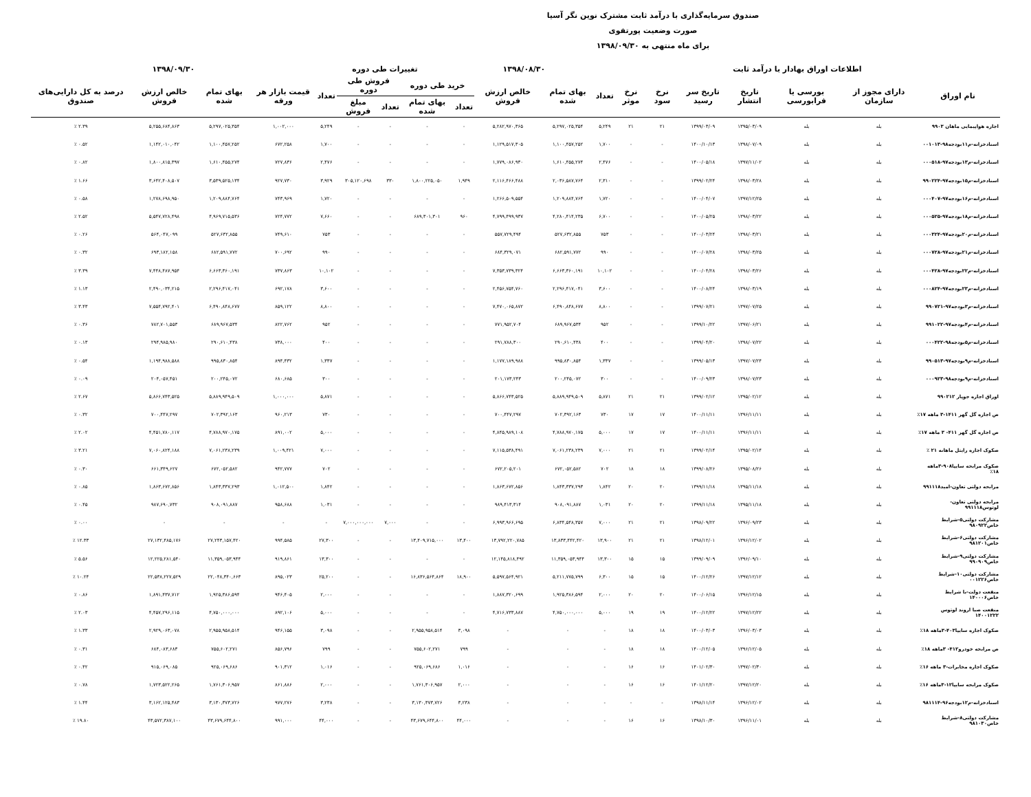صندوق سرمایه‌گذاری با درآمد ثابت مشترک نوین نگر آسیا
صورت وضعیت پورتفوی
برای ماه منتهی به ۱۳۹۸/۰۹/۳۰
| اطلاعات اوراق بهادار با درآمد ثابت | | | | | | | | ۱۳۹۸/۰۸/۳۰ | | | تغییرات طی دوره | | | | ۱۳۹۸/۰۹/۳۰ | | | |
| --- | --- | --- | --- | --- | --- | --- | --- | --- | --- | --- | --- | --- | --- | --- | --- | --- | --- | --- |
| نام اوراق | دارای مجوز از سازمان | بورسی یا فرابورسی | تاریخ انتشار | تاریخ سر رسید | نرخ سود | نرخ موثر | تعداد | بهای تمام شده | خالص ارزش فروش | خرید طی دوره | | فروش طی دوره | | تعداد | قیمت بازار هر ورقه | بهای تمام شده | خالص ارزش فروش | درصد به کل دارایی‌های صندوق |
| | | | | | | | | | | تعداد | بهای تمام شده | تعداد | مبلغ فروش | | | | | |
| اجاره هواپیمایی ماهان ۹۹۰۳ | بله | بله | ۱۳۹۵/۰۳/۰۹ | ۱۳۹۹/۰۳/۰۹ | ۲۱ | ۲۱ | ۵,۲۴۹ | ۵,۲۹۷,۰۲۵,۳۵۴ | ۵,۲۸۲,۹۷۰,۳۶۵ | - | - | - | - | ۵,۲۴۹ | ۱,۰۰۲,۰۰۰ | ۵,۲۹۷,۰۲۵,۳۵۴ | ۵,۲۵۵,۶۸۴,۸۶۳ | ۲.۳۹ ٪ |
| اسنادخزانه-م۱۱بودجه۹۸-۰۰۱۰۱۳ | بله | بله | ۱۳۹۸/۰۷/۰۹ | ۱۴۰۰/۱۰/۱۳ | - | - | ۱,۷۰۰ | ۱,۱۰۰,۴۵۷,۲۵۲ | ۱,۱۲۹,۵۱۷,۳۰۵ | - | - | - | - | ۱,۷۰۰ | ۶۷۲,۲۵۸ | ۱,۱۰۰,۴۵۷,۲۵۲ | ۱,۱۴۲,۰۱۰,۰۴۲ | ۰.۵۲ ٪ |
| اسنادخزانه-م۱۳بودجه۹۷-۰۰۰۵۱۸ | بله | بله | ۱۳۹۷/۱۱/۰۲ | ۱۴۰۰/۰۵/۱۸ | - | - | ۲,۴۷۶ | ۱,۶۱۰,۴۵۵,۲۷۴ | ۱,۷۷۹,۰۸۶,۹۳۰ | - | - | - | - | ۲,۴۷۶ | ۷۲۷,۸۳۶ | ۱,۶۱۰,۴۵۵,۲۷۴ | ۱,۸۰۰,۸۱۵,۳۹۷ | ۰.۸۲ ٪ |
| اسنادخزانه-م۱۵بودجه۹۷-۹۹۰۲۲۴ | بله | بله | ۱۳۹۸/۰۳/۲۸ | ۱۳۹۹/۰۲/۲۴ | - | - | ۲,۳۱۰ | ۲,۰۳۶,۵۸۷,۷۶۴ | ۲,۱۱۶,۴۶۶,۴۸۸ | ۱,۹۴۹ | ۱,۸۰۰,۲۲۵,۰۵۰ | ۳۳۰ | ۳۰۵,۱۲۰,۶۹۸ | ۳,۹۲۹ | ۹۲۷,۷۳۰ | ۳,۵۳۹,۵۲۵,۱۳۴ | ۳,۶۴۲,۴۰۸,۵۰۷ | ۱.۶۶ ٪ |
| اسنادخزانه-م۱۶بودجه۹۷-۰۰۰۴۰۷ | بله | بله | ۱۳۹۷/۱۲/۲۵ | ۱۴۰۰/۰۴/۰۷ | - | - | ۱,۷۲۰ | ۱,۲۰۹,۸۸۴,۷۶۴ | ۱,۲۶۶,۵۰۹,۵۵۴ | - | - | - | - | ۱,۷۲۰ | ۷۴۳,۹۶۹ | ۱,۲۰۹,۸۸۴,۷۶۴ | ۱,۲۷۸,۶۹۸,۹۵۰ | ۰.۵۸ ٪ |
| اسنادخزانه-م۱۸بودجه۹۷-۰۰۰۵۲۵ | بله | بله | ۱۳۹۸/۰۳/۲۲ | ۱۴۰۰/۰۵/۲۵ | - | - | ۶,۷۰۰ | ۴,۲۸۰,۴۱۴,۲۳۵ | ۴,۷۹۹,۴۹۹,۹۳۷ | ۹۶۰ | ۶۸۹,۳۰۱,۳۰۱ | - | - | ۷,۶۶۰ | ۷۲۴,۷۷۲ | ۴,۹۶۹,۷۱۵,۵۳۶ | ۵,۵۴۷,۷۲۸,۴۹۸ | ۲.۵۲ ٪ |
| اسنادخزانه-م۲۰بودجه۹۷-۰۰۰۳۲۴ | بله | بله | ۱۳۹۸/۰۳/۲۱ | ۱۴۰۰/۰۳/۲۴ | - | - | ۷۵۳ | ۵۲۷,۶۳۲,۸۵۵ | ۵۵۷,۷۲۹,۴۹۴ | - | - | - | - | ۷۵۳ | ۷۴۹,۶۱۰ | ۵۲۷,۶۳۲,۸۵۵ | ۵۶۴,۰۴۷,۰۹۹ | ۰.۲۶ ٪ |
| اسنادخزانه-م۲۱بودجه۹۷-۰۰۰۷۲۸ | بله | بله | ۱۳۹۸/۰۳/۲۵ | ۱۴۰۰/۰۷/۲۸ | - | - | ۹۹۰ | ۶۸۲,۵۹۱,۷۷۲ | ۶۸۴,۳۲۹,۰۷۱ | - | - | - | - | ۹۹۰ | ۷۰۰,۶۹۲ | ۶۸۲,۵۹۱,۷۷۲ | ۶۹۳,۱۸۲,۱۵۸ | ۰.۳۲ ٪ |
| اسنادخزانه-م۲۲بودجه۹۷-۰۰۰۴۲۸ | بله | بله | ۱۳۹۸/۰۳/۲۶ | ۱۴۰۰/۰۴/۲۸ | - | - | ۱۰,۱۰۲ | ۶,۶۶۳,۳۶۰,۱۹۱ | ۷,۳۵۳,۷۳۹,۳۲۴ | - | - | - | - | ۱۰,۱۰۲ | ۷۳۷,۸۶۳ | ۶,۶۶۳,۳۶۰,۱۹۱ | ۷,۴۴۸,۴۸۷,۹۵۴ | ۳.۳۹ ٪ |
| اسنادخزانه-م۲۳بودجه۹۷-۰۰۰۸۲۴ | بله | بله | ۱۳۹۸/۰۳/۱۹ | ۱۴۰۰/۰۸/۲۴ | - | - | ۳,۶۰۰ | ۲,۲۹۶,۴۱۷,۰۴۱ | ۲,۴۵۶,۷۵۴,۷۶۰ | - | - | - | - | ۳,۶۰۰ | ۶۹۲,۱۷۸ | ۲,۲۹۶,۴۱۷,۰۴۱ | ۲,۴۹۰,۰۳۴,۲۱۵ | ۱.۱۳ ٪ |
| اسنادخزانه-م۳بودجه۹۷-۹۹۰۷۲۱ | بله | بله | ۱۳۹۷/۰۷/۲۵ | ۱۳۹۹/۰۷/۲۱ | - | - | ۸,۸۰۰ | ۶,۴۹۰,۸۴۸,۶۷۷ | ۷,۴۷۰,۰۶۵,۸۷۲ | - | - | - | - | ۸,۸۰۰ | ۸۵۹,۱۲۲ | ۶,۴۹۰,۸۴۸,۶۷۷ | ۷,۵۵۴,۷۹۲,۴۰۱ | ۳.۴۳ ٪ |
| اسنادخزانه-م۴بودجه۹۷-۹۹۱۰۲۲ | بله | بله | ۱۳۹۷/۰۶/۲۱ | ۱۳۹۹/۱۰/۲۲ | - | - | ۹۵۲ | ۶۸۹,۹۶۷,۵۳۴ | ۷۷۱,۹۵۲,۷۰۴ | - | - | - | - | ۹۵۲ | ۸۲۲,۷۶۲ | ۶۸۹,۹۶۷,۵۳۴ | ۷۸۲,۷۰۱,۵۵۳ | ۰.۳۶ ٪ |
| اسنادخزانه-م۵بودجه۹۸-۰۰۰۴۲۲ | بله | بله | ۱۳۹۸/۰۷/۲۲ | ۱۳۹۹/۰۴/۲۰ | - | - | ۴۰۰ | ۲۹۰,۶۱۰,۴۳۸ | ۲۹۱,۷۸۸,۳۰۰ | - | - | - | - | ۴۰۰ | ۷۳۸,۰۰۰ | ۲۹۰,۶۱۰,۴۳۸ | ۲۹۴,۹۸۵,۹۸۰ | ۰.۱۳ ٪ |
| اسنادخزانه-م۹بودجه۹۷-۹۹۰۵۱۳ | بله | بله | ۱۳۹۷/۰۷/۲۴ | ۱۳۹۹/۰۵/۱۳ | - | - | ۱,۳۳۷ | ۹۹۵,۸۳۰,۸۵۴ | ۱,۱۷۷,۱۸۹,۹۸۸ | - | - | - | - | ۱,۳۳۷ | ۸۹۴,۴۳۲ | ۹۹۵,۸۳۰,۸۵۴ | ۱,۱۹۴,۹۸۸,۵۸۸ | ۰.۵۴ ٪ |
| اسنادخزانه-م۹بودجه۹۸-۰۰۰۹۲۳ | بله | بله | ۱۳۹۸/۰۷/۲۳ | ۱۴۰۰/۰۹/۲۳ | - | - | ۳۰۰ | ۲۰۰,۲۴۵,۰۷۲ | ۲۰۱,۱۷۳,۲۴۳ | - | - | - | - | ۳۰۰ | ۶۸۰,۶۸۵ | ۲۰۰,۲۴۵,۰۷۲ | ۲۰۴,۰۵۷,۴۵۱ | ۰.۰۹ ٪ |
| اوراق اجاره جوپار ۹۹۰۲۱۲ | بله | بله | ۱۳۹۵/۰۲/۱۲ | ۱۳۹۹/۰۲/۱۲ | ۲۱ | ۲۱ | ۵,۸۷۱ | ۵,۸۸۹,۹۴۹,۵۰۹ | ۵,۸۶۶,۷۴۳,۵۲۵ | - | - | - | - | ۵,۸۷۱ | ۱,۰۰۰,۰۰۰ | ۵,۸۸۹,۹۴۹,۵۰۹ | ۵,۸۶۶,۷۴۳,۵۲۵ | ۲.۶۷ ٪ |
| ص اجاره گل گهر ۱۴۱۱-۳ ماهه ۱۷٪ | بله | بله | ۱۳۹۶/۱۱/۱۱ | ۱۴۰۰/۱۱/۱۱ | ۱۷ | ۱۷ | ۷۳۰ | ۷۰۲,۳۹۲,۱۶۳ | ۷۰۰,۴۴۷,۲۹۷ | - | - | - | - | ۷۳۰ | ۹۶۰,۲۱۳ | ۷۰۲,۳۹۲,۱۶۳ | ۷۰۰,۴۴۷,۲۹۷ | ۰.۳۲ ٪ |
| ص اجاره گل گهر ۴۱۱- ۳ ماهه ۱۷٪ | بله | بله | ۱۳۹۶/۱۱/۱۱ | ۱۴۰۰/۱۱/۱۱ | ۱۷ | ۱۷ | ۵,۰۰۰ | ۴,۷۸۸,۹۷۰,۱۷۵ | ۴,۸۴۵,۹۸۹,۱۰۸ | - | - | - | - | ۵,۰۰۰ | ۸۹۱,۰۰۲ | ۴,۷۸۸,۹۷۰,۱۷۵ | ۴,۴۵۱,۷۸۰,۱۱۷ | ۲.۰۲ ٪ |
| صکوک اجاره رایتل ماهانه ۲۱ ٪ | بله | بله | ۱۳۹۵/۰۲/۱۴ | ۱۳۹۹/۰۲/۱۴ | ۲۱ | ۲۱ | ۷,۰۰۰ | ۷,۰۶۱,۲۳۸,۲۳۹ | ۷,۱۱۵,۵۳۸,۴۹۱ | - | - | - | - | ۷,۰۰۰ | ۱,۰۰۹,۴۲۱ | ۷,۰۶۱,۲۳۸,۲۳۹ | ۷,۰۶۰,۸۲۴,۱۸۸ | ۳.۲۱ ٪ |
| صکوک مرابحه سایپا۹۰۸-۳ماهه ۱۸٪ | بله | بله | ۱۳۹۵/۰۸/۲۶ | ۱۳۹۹/۰۸/۲۶ | ۱۸ | ۱۸ | ۷۰۲ | ۶۷۲,۰۵۲,۵۸۲ | ۶۷۲,۲۰۵,۲۰۱ | - | - | - | - | ۷۰۲ | ۹۴۲,۷۷۷ | ۶۷۲,۰۵۲,۵۸۲ | ۶۶۱,۳۴۹,۶۲۷ | ۰.۳۰ ٪ |
| مرابحه دولتی تعاون-امید۹۹۱۱۱۸ | بله | بله | ۱۳۹۵/۱۱/۱۸ | ۱۳۹۹/۱۱/۱۸ | ۲۰ | ۲۰ | ۱,۸۴۲ | ۱,۸۴۳,۳۳۷,۲۹۳ | ۱,۸۶۳,۶۷۲,۸۵۶ | - | - | - | - | ۱,۸۴۲ | ۱,۰۱۲,۵۰۰ | ۱,۸۴۳,۳۳۷,۲۹۳ | ۱,۸۶۳,۶۷۲,۸۵۶ | ۰.۸۵ ٪ |
| مرابحه دولتی تعاون-لوتوس۹۹۱۱۱۸ | بله | بله | ۱۳۹۵/۱۱/۱۸ | ۱۳۹۹/۱۱/۱۸ | ۲۰ | ۲۰ | ۱,۰۳۱ | ۹۰۸,۰۹۱,۸۸۷ | ۹۸۹,۴۱۳,۳۱۴ | - | - | - | - | ۱,۰۳۱ | ۹۵۸,۶۸۸ | ۹۰۸,۰۹۱,۸۸۷ | ۹۸۷,۶۹۰,۷۳۲ | ۰.۴۵ ٪ |
| مشارکت دولتی۵-شرایط خاص۹۸۰۹۲۲ | بله | بله | ۱۳۹۶/۰۹/۲۳ | ۱۳۹۸/۰۹/۲۲ | ۲۱ | ۲۱ | ۷,۰۰۰ | ۶,۸۳۴,۵۴۸,۳۵۷ | ۶,۹۹۳,۹۶۶,۶۹۵ | - | - | ۷,۰۰۰ | ۷,۰۰۰,۰۰۰,۰۰۰ | - | - | - | - | ۰.۰۰ ٪ |
| مشارکت دولتی۶-شرایط خاص۹۸۱۲۰۱ | بله | بله | ۱۳۹۶/۱۲/۰۲ | ۱۳۹۸/۱۲/۰۱ | ۲۱ | ۲۱ | ۱۳,۹۰۰ | ۱۳,۸۳۳,۴۴۲,۴۲۰ | ۱۳,۷۹۲,۲۲۰,۷۸۵ | ۱۳,۴۰۰ | ۱۳,۴۰۹,۷۱۵,۰۰۰ | - | - | ۲۷,۳۰۰ | ۹۹۴,۵۸۵ | ۲۷,۲۴۳,۱۵۷,۴۲۰ | ۲۷,۱۳۲,۴۸۵,۱۷۶ | ۱۲.۳۳ ٪ |
| مشارکت دولتی۹-شرایط خاص۹۹۰۹۰۹ | بله | بله | ۱۳۹۶/۰۹/۱۰ | ۱۳۹۹/۰۹/۰۹ | ۱۵ | ۱۵ | ۱۳,۳۰۰ | ۱۱,۳۵۹,۰۵۳,۹۴۴ | ۱۲,۱۴۵,۸۱۸,۴۹۲ | - | - | - | - | ۱۳,۳۰۰ | ۹۱۹,۸۶۱ | ۱۱,۳۵۹,۰۵۳,۹۴۴ | ۱۲,۲۲۵,۲۸۱,۵۴۰ | ۵.۵۶ ٪ |
| مشارکت دولتی۱۰-شرایط خاص۰۰۱۲۲۶ | بله | بله | ۱۳۹۷/۱۲/۱۲ | ۱۴۰۰/۱۲/۲۶ | ۱۵ | ۱۵ | ۶,۳۰۰ | ۵,۲۱۱,۷۷۵,۷۹۹ | ۵,۵۹۷,۵۶۴,۹۲۱ | ۱۸,۹۰۰ | ۱۶,۸۳۶,۵۶۴,۸۶۴ | - | - | ۲۵,۲۰۰ | ۸۹۵,۰۲۳ | ۲۲,۰۴۸,۳۴۰,۶۶۳ | ۲۲,۵۳۸,۲۲۷,۵۲۹ | ۱۰.۲۴ ٪ |
| منفعت دولت-با شرایط خاص۱۴۰۰۰۶ | بله | بله | ۱۳۹۶/۱۲/۱۵ | ۱۴۰۰/۰۶/۱۵ | ۲۰ | ۲۰ | ۲,۰۰۰ | ۱,۹۲۵,۳۸۶,۵۹۴ | ۱,۸۸۷,۳۲۰,۶۹۹ | - | - | - | - | ۲,۰۰۰ | ۹۴۶,۴۰۵ | ۱,۹۲۵,۳۸۶,۵۹۴ | ۱,۸۹۱,۴۳۷,۷۱۲ | ۰.۸۶ ٪ |
| منفعت صبا اروند لوتوس ۱۴۰۰۱۲۲۲ | بله | بله | ۱۳۹۷/۱۲/۲۲ | ۱۴۰۰/۱۲/۲۲ | ۱۹ | ۱۹ | ۵,۰۰۰ | ۴,۷۵۰,۰۰۰,۰۰۰ | ۴,۷۱۶,۷۳۳,۸۸۷ | - | - | - | - | ۵,۰۰۰ | ۸۹۲,۱۰۶ | ۴,۷۵۰,۰۰۰,۰۰۰ | ۴,۴۵۷,۲۹۶,۱۱۵ | ۲.۰۳ ٪ |
| صکوک اجاره سایپا۴۰۳-۳ماهه ۱۸٪ | بله | بله | ۱۳۹۶/۰۳/۰۳ | ۱۴۰۰/۰۳/۰۳ | ۱۸ | ۱۸ | - | - | - | ۳,۰۹۸ | ۲,۹۵۵,۹۵۸,۵۱۴ | - | - | ۳,۰۹۸ | ۹۴۶,۱۵۵ | ۲,۹۵۵,۹۵۸,۵۱۴ | ۲,۹۲۹,۰۶۳,۰۷۸ | ۱.۳۳ ٪ |
| ص مرابحه خودرو۴۱۲- ۳ماهه ۱۸٪ | بله | بله | ۱۳۹۶/۱۲/۰۵ | ۱۴۰۰/۱۲/۰۵ | ۱۸ | ۱۸ | - | - | - | ۷۹۹ | ۷۵۵,۶۰۲,۲۷۱ | - | - | ۷۹۹ | ۸۵۶,۷۹۶ | ۷۵۵,۶۰۲,۲۷۱ | ۶۸۴,۰۸۳,۶۸۳ | ۰.۳۱ ٪ |
| صکوک اجاره مخابرات-۳ ماهه ۱۶٪ | بله | بله | ۱۳۹۷/۰۲/۳۰ | ۱۴۰۱/۰۲/۳۰ | ۱۶ | ۱۶ | - | - | - | ۱,۰۱۶ | ۹۲۵,۰۶۹,۶۸۶ | - | - | ۱,۰۱۶ | ۹۰۱,۳۱۲ | ۹۲۵,۰۶۹,۶۸۶ | ۹۱۵,۰۶۹,۰۸۵ | ۰.۴۲ ٪ |
| صکوک مرابحه سایپا۱۲-۳ماهه ۱۶٪ | بله | بله | ۱۳۹۷/۱۲/۲۰ | ۱۴۰۱/۱۲/۲۰ | ۱۶ | ۱۶ | - | - | - | ۲,۰۰۰ | ۱,۷۶۱,۳۰۶,۹۵۷ | - | - | ۲,۰۰۰ | ۸۶۱,۸۸۶ | ۱,۷۶۱,۳۰۶,۹۵۷ | ۱,۷۲۳,۵۲۲,۲۶۵ | ۰.۷۸ ٪ |
| اسنادخزانه-م۱۲بودجه۹۶-۹۸۱۱۱۴ | بله | بله | ۱۳۹۶/۱۲/۰۲ | ۱۳۹۸/۱۱/۱۴ | - | - | - | - | - | ۳,۲۳۸ | ۳,۱۳۰,۳۷۳,۷۲۶ | - | - | ۳,۲۳۸ | ۹۷۷,۲۷۶ | ۳,۱۳۰,۳۷۳,۷۲۶ | ۳,۱۶۲,۱۲۵,۴۸۳ | ۱.۴۴ ٪ |
| مشارکت دولتی۸-شرایط خاص۹۸۱۰۳۰ | بله | بله | ۱۳۹۶/۱۱/۰۱ | ۱۳۹۸/۱۰/۳۰ | ۱۶ | ۱۶ | - | - | - | ۴۴,۰۰۰ | ۴۳,۶۷۹,۶۴۴,۸۰۰ | - | - | ۴۴,۰۰۰ | ۹۹۱,۰۰۰ | ۴۳,۶۷۹,۶۴۴,۸۰۰ | ۴۳,۵۷۲,۳۸۷,۱۰۰ | ۱۹.۸۰ ٪ |